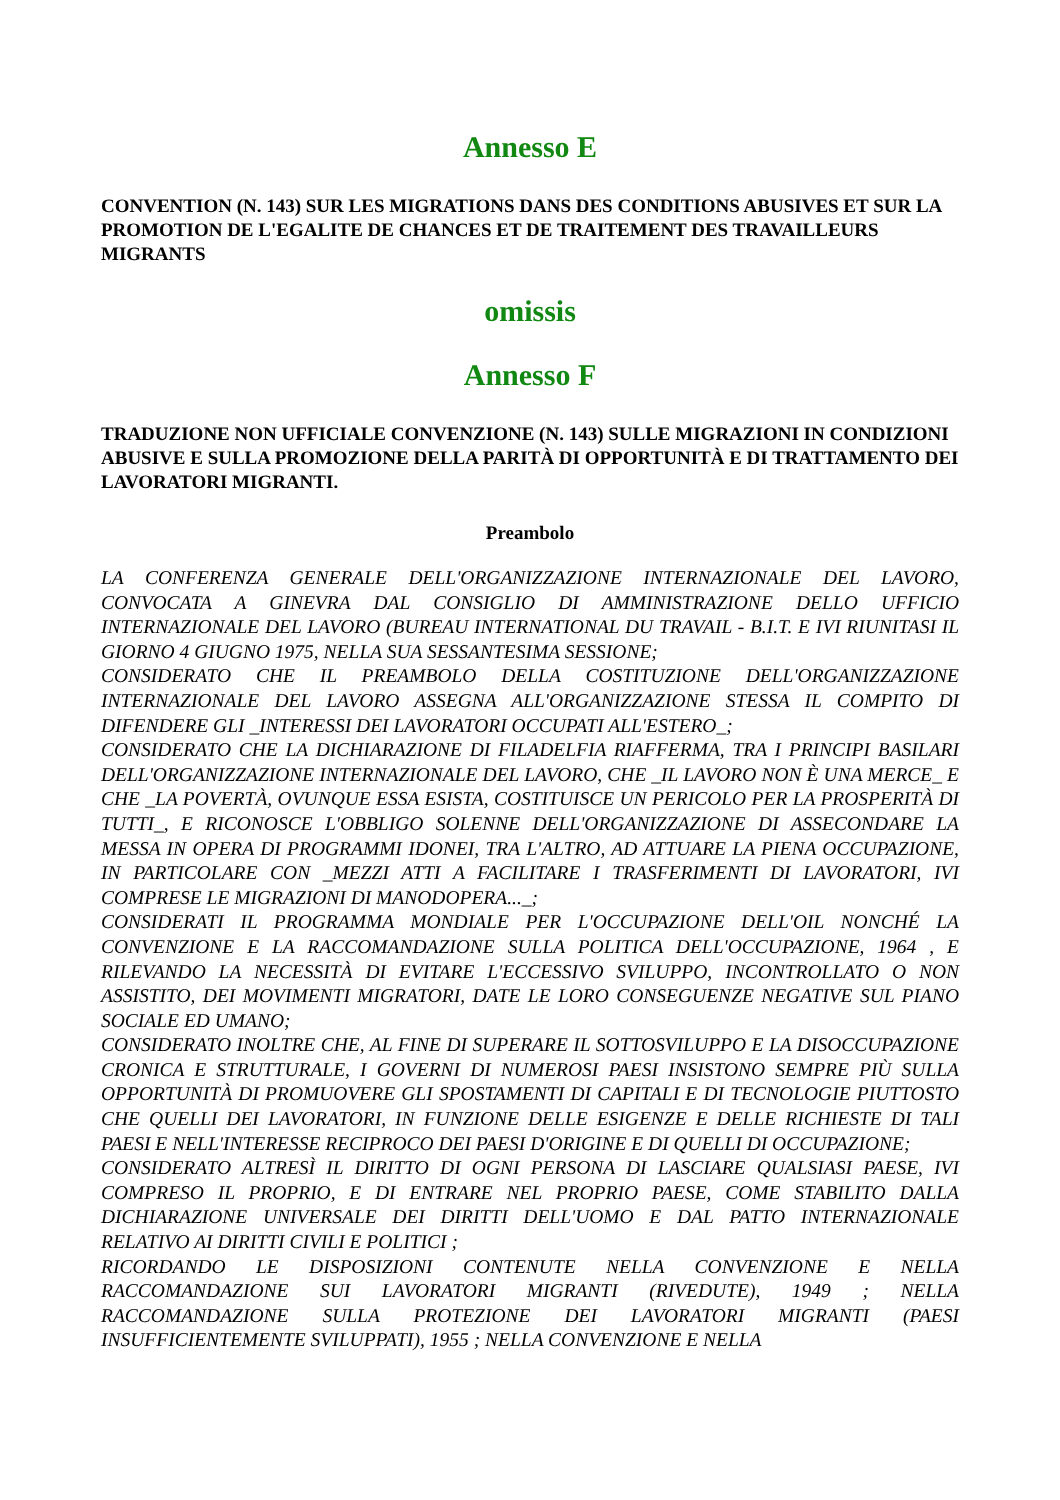Annesso E
CONVENTION (N. 143) SUR LES MIGRATIONS DANS DES CONDITIONS ABUSIVES ET SUR LA PROMOTION DE L'EGALITE DE CHANCES ET DE TRAITEMENT DES TRAVAILLEURS MIGRANTS
omissis
Annesso F
TRADUZIONE NON UFFICIALE CONVENZIONE (N. 143) SULLE MIGRAZIONI IN CONDIZIONI ABUSIVE E SULLA PROMOZIONE DELLA PARITÀ DI OPPORTUNITÀ E DI TRATTAMENTO DEI LAVORATORI MIGRANTI.
Preambolo
LA CONFERENZA GENERALE DELL'ORGANIZZAZIONE INTERNAZIONALE DEL LAVORO, CONVOCATA A GINEVRA DAL CONSIGLIO DI AMMINISTRAZIONE DELLO UFFICIO INTERNAZIONALE DEL LAVORO (BUREAU INTERNATIONAL DU TRAVAIL - B.I.T. E IVI RIUNITASI IL GIORNO 4 GIUGNO 1975, NELLA SUA SESSANTESIMA SESSIONE;
CONSIDERATO CHE IL PREAMBOLO DELLA COSTITUZIONE DELL'ORGANIZZAZIONE INTERNAZIONALE DEL LAVORO ASSEGNA ALL'ORGANIZZAZIONE STESSA IL COMPITO DI DIFENDERE GLI _INTERESSI DEI LAVORATORI OCCUPATI ALL'ESTERO_;
CONSIDERATO CHE LA DICHIARAZIONE DI FILADELFIA RIAFFERMA, TRA I PRINCIPI BASILARI DELL'ORGANIZZAZIONE INTERNAZIONALE DEL LAVORO, CHE _IL LAVORO NON È UNA MERCE_ E CHE _LA POVERTÀ, OVUNQUE ESSA ESISTA, COSTITUISCE UN PERICOLO PER LA PROSPERITÀ DI TUTTI_, E RICONOSCE L'OBBLIGO SOLENNE DELL'ORGANIZZAZIONE DI ASSECONDARE LA MESSA IN OPERA DI PROGRAMMI IDONEI, TRA L'ALTRO, AD ATTUARE LA PIENA OCCUPAZIONE, IN PARTICOLARE CON _MEZZI ATTI A FACILITARE I TRASFERIMENTI DI LAVORATORI, IVI COMPRESE LE MIGRAZIONI DI MANODOPERA..._;
CONSIDERATI IL PROGRAMMA MONDIALE PER L'OCCUPAZIONE DELL'OIL NONCHÉ LA CONVENZIONE E LA RACCOMANDAZIONE SULLA POLITICA DELL'OCCUPAZIONE, 1964 , E RILEVANDO LA NECESSITÀ DI EVITARE L'ECCESSIVO SVILUPPO, INCONTROLLATO O NON ASSISTITO, DEI MOVIMENTI MIGRATORI, DATE LE LORO CONSEGUENZE NEGATIVE SUL PIANO SOCIALE ED UMANO;
CONSIDERATO INOLTRE CHE, AL FINE DI SUPERARE IL SOTTOSVILUPPO E LA DISOCCUPAZIONE CRONICA E STRUTTURALE, I GOVERNI DI NUMEROSI PAESI INSISTONO SEMPRE PIÙ SULLA OPPORTUNITÀ DI PROMUOVERE GLI SPOSTAMENTI DI CAPITALI E DI TECNOLOGIE PIUTTOSTO CHE QUELLI DEI LAVORATORI, IN FUNZIONE DELLE ESIGENZE E DELLE RICHIESTE DI TALI PAESI E NELL'INTERESSE RECIPROCO DEI PAESI D'ORIGINE E DI QUELLI DI OCCUPAZIONE;
CONSIDERATO ALTRESÌ IL DIRITTO DI OGNI PERSONA DI LASCIARE QUALSIASI PAESE, IVI COMPRESO IL PROPRIO, E DI ENTRARE NEL PROPRIO PAESE, COME STABILITO DALLA DICHIARAZIONE UNIVERSALE DEI DIRITTI DELL'UOMO E DAL PATTO INTERNAZIONALE RELATIVO AI DIRITTI CIVILI E POLITICI ;
RICORDANDO LE DISPOSIZIONI CONTENUTE NELLA CONVENZIONE E NELLA RACCOMANDAZIONE SUI LAVORATORI MIGRANTI (RIVEDUTE), 1949 ; NELLA RACCOMANDAZIONE SULLA PROTEZIONE DEI LAVORATORI MIGRANTI (PAESI INSUFFICIENTEMENTE SVILUPPATI), 1955 ; NELLA CONVENZIONE E NELLA